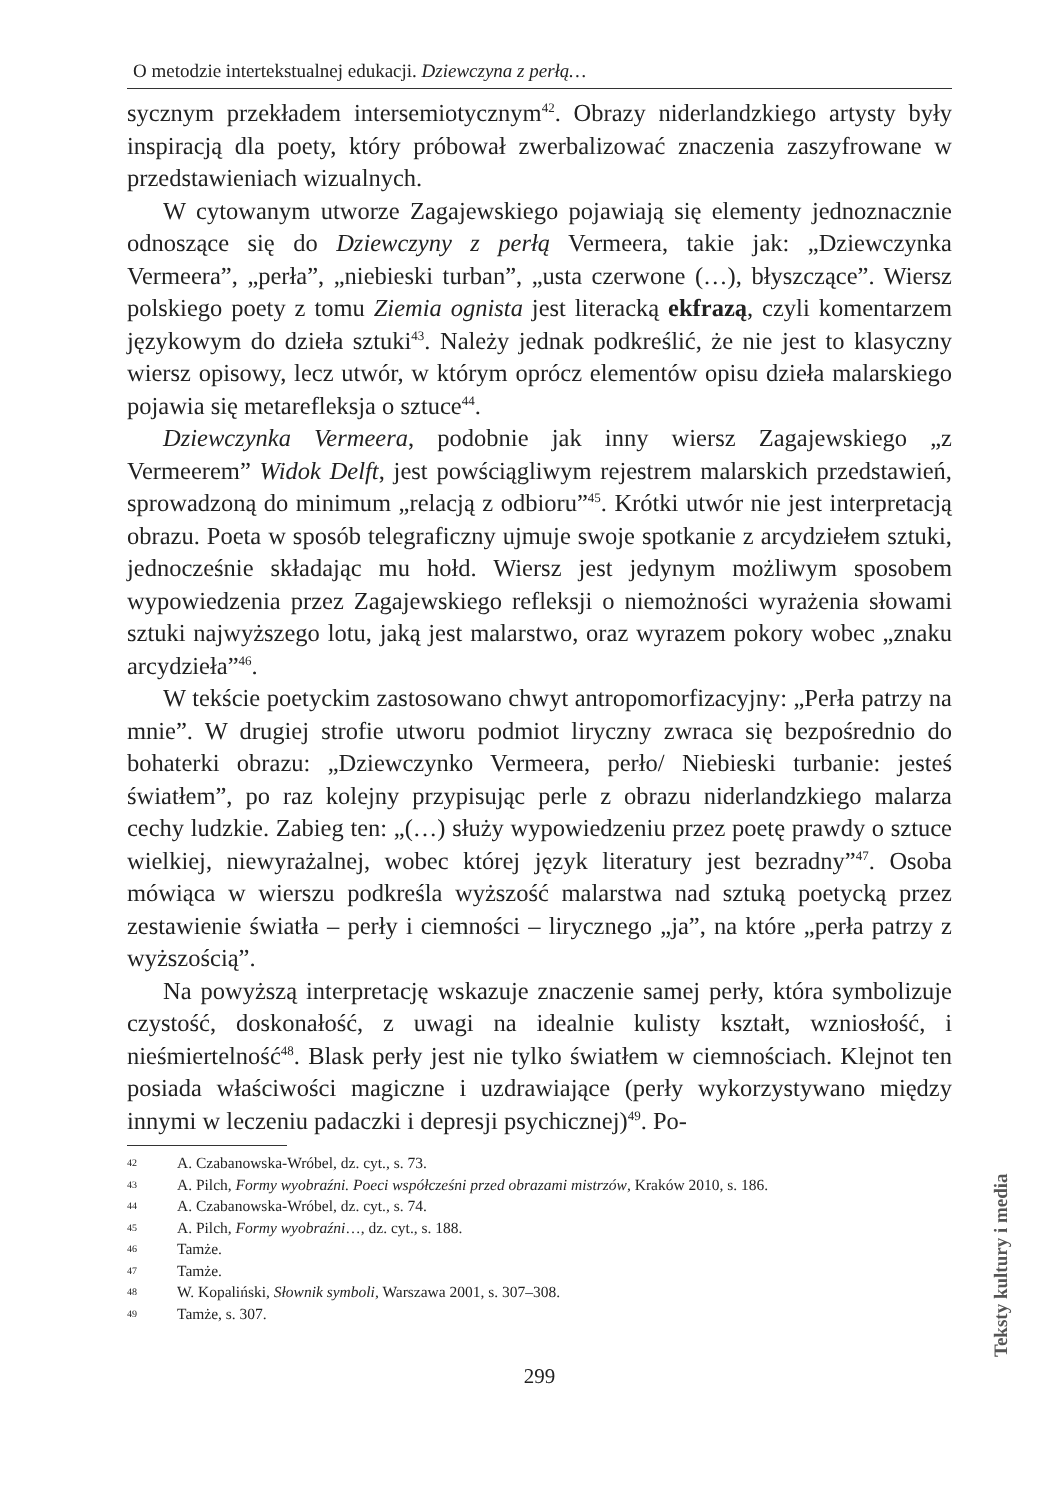O metodzie intertekstualnej edukacji. Dziewczyna z perłą…
sycznym przekładem intersemiotycznym<sup>42</sup>. Obrazy niderlandzkiego artysty były inspiracją dla poety, który próbował zwerbalizować znaczenia zaszyfrowane w przedstawieniach wizualnych.
W cytowanym utworze Zagajewskiego pojawiają się elementy jednoznacznie odnoszące się do Dziewczyny z perłą Vermeera, takie jak: „Dziewczynka Vermeera”, „perła”, „niebieski turban”, „usta czerwone (…), błyszczące”. Wiersz polskiego poety z tomu Ziemia ognista jest literacką ekfrazą, czyli komentarzem językowym do dzieła sztuki<sup>43</sup>. Należy jednak podkreślić, że nie jest to klasyczny wiersz opisowy, lecz utwór, w którym oprócz elementów opisu dzieła malarskiego pojawia się metarefleksja o sztuce<sup>44</sup>.
Dziewczynka Vermeera, podobnie jak inny wiersz Zagajewskiego „z Vermeerem” Widok Delft, jest powściągliwym rejestrem malarskich przedstawień, sprowadzoną do minimum „relacją z odbioru”<sup>45</sup>. Krótki utwór nie jest interpretacją obrazu. Poeta w sposób telegraficzny ujmuje swoje spotkanie z arcydziełem sztuki, jednocześnie składając mu hołd. Wiersz jest jedynym możliwym sposobem wypowiedzenia przez Zagajewskiego refleksji o niemożności wyrażenia słowami sztuki najwyższego lotu, jaką jest malarstwo, oraz wyrazem pokory wobec „znaku arcydzieła”<sup>46</sup>.
W tekście poetyckim zastosowano chwyt antropomorfizacyjny: „Perła patrzy na mnie”. W drugiej strofie utworu podmiot liryczny zwraca się bezpośrednio do bohaterki obrazu: „Dziewczynko Vermeera, perło/ Niebieski turbanie: jesteś światłem”, po raz kolejny przypisując perle z obrazu niderlandzkiego malarza cechy ludzkie. Zabieg ten: „(…) służy wypowiedzeniu przez poetę prawdy o sztuce wielkiej, niewyrażalnej, wobec której język literatury jest bezradny”<sup>47</sup>. Osoba mówiąca w wierszu podkreśla wyższość malarstwa nad sztuką poetycką przez zestawienie światła – perły i ciemności – lirycznego „ja”, na które „perła patrzy z wyższością”.
Na powyższą interpretację wskazuje znaczenie samej perły, która symbolizuje czystość, doskonałość, z uwagi na idealnie kulisty kształt, wzniosłość, i nieśmiertelność<sup>48</sup>. Blask perły jest nie tylko światłem w ciemnościach. Klejnot ten posiada właściwości magiczne i uzdrawiające (perły wykorzystywano między innymi w leczeniu padaczki i depresji psychicznej)<sup>49</sup>. Po-
42 A. Czabanowska-Wróbel, dz. cyt., s. 73.
43 A. Pilch, Formy wyobraźni. Poeci współcześni przed obrazami mistrzów, Kraków 2010, s. 186.
44 A. Czabanowska-Wróbel, dz. cyt., s. 74.
45 A. Pilch, Formy wyobraźni…, dz. cyt., s. 188.
46 Tamże.
47 Tamże.
48 W. Kopaliński, Słownik symboli, Warszawa 2001, s. 307–308.
49 Tamże, s. 307.
299
Teksty kultury i media